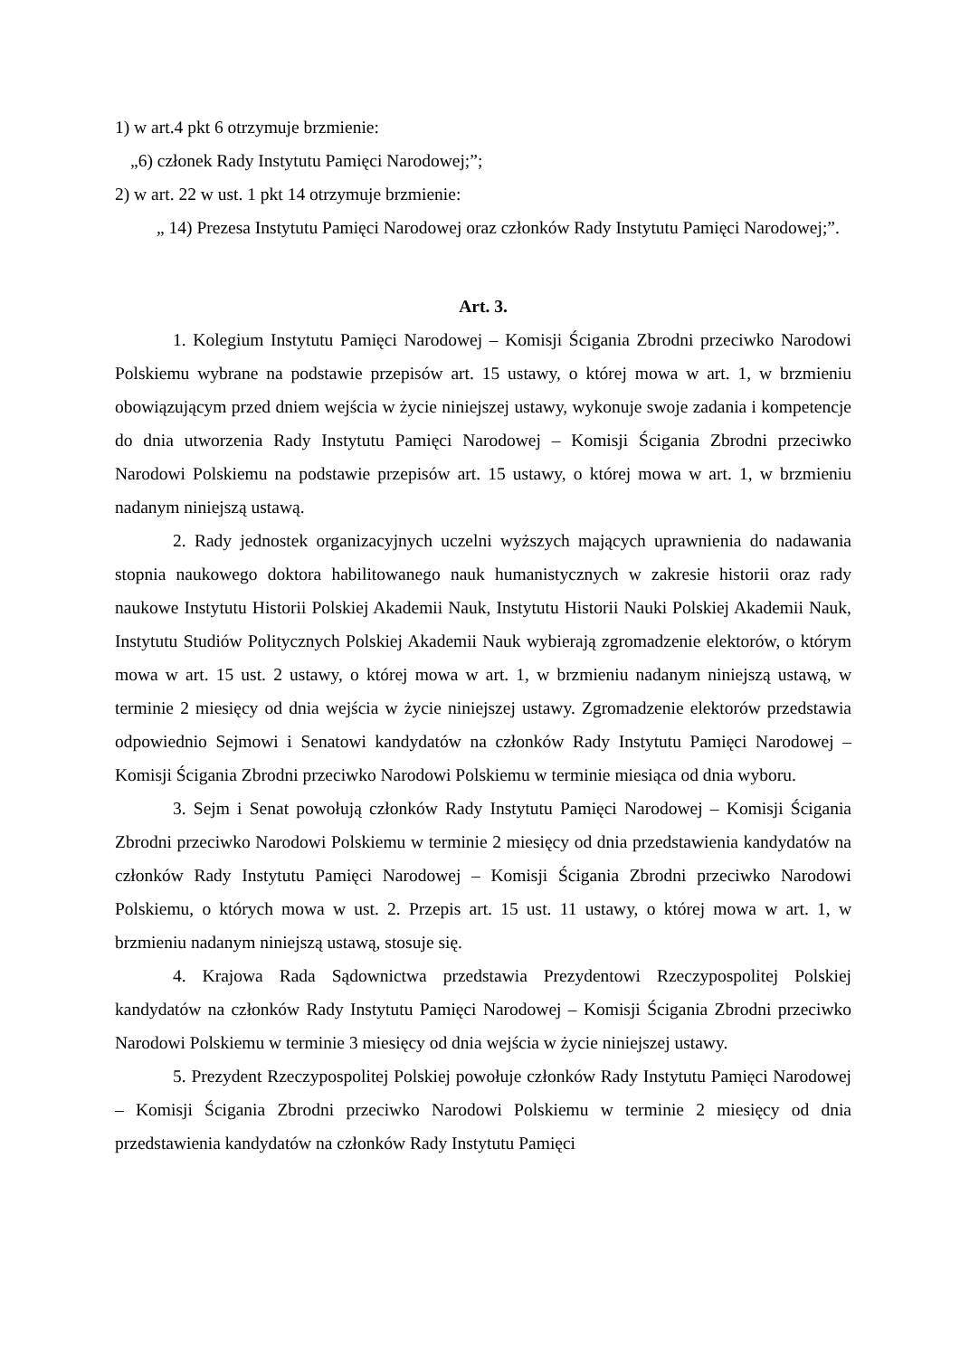1) w art.4 pkt 6 otrzymuje brzmienie:
„6) członek Rady Instytutu Pamięci Narodowej;”;
2) w art. 22 w ust. 1 pkt 14 otrzymuje brzmienie:
„ 14) Prezesa Instytutu Pamięci Narodowej oraz członków Rady Instytutu Pamięci Narodowej;”.
Art. 3.
1. Kolegium Instytutu Pamięci Narodowej – Komisji Ścigania Zbrodni przeciwko Narodowi Polskiemu wybrane na podstawie przepisów art. 15 ustawy, o której mowa w art. 1, w brzmieniu obowiązującym przed dniem wejścia w życie niniejszej ustawy, wykonuje swoje zadania i kompetencje do dnia utworzenia Rady Instytutu Pamięci Narodowej – Komisji Ścigania Zbrodni przeciwko Narodowi Polskiemu na podstawie przepisów art. 15 ustawy, o której mowa w art. 1, w brzmieniu nadanym niniejszą ustawą.
2. Rady jednostek organizacyjnych uczelni wyższych mających uprawnienia do nadawania stopnia naukowego doktora habilitowanego nauk humanistycznych w zakresie historii oraz rady naukowe Instytutu Historii Polskiej Akademii Nauk, Instytutu Historii Nauki Polskiej Akademii Nauk, Instytutu Studiów Politycznych Polskiej Akademii Nauk wybierają zgromadzenie elektorów, o którym mowa w art. 15 ust. 2 ustawy, o której mowa w art. 1, w brzmieniu nadanym niniejszą ustawą, w terminie 2 miesięcy od dnia wejścia w życie niniejszej ustawy. Zgromadzenie elektorów przedstawia odpowiednio Sejmowi i Senatowi kandydatów na członków Rady Instytutu Pamięci Narodowej – Komisji Ścigania Zbrodni przeciwko Narodowi Polskiemu w terminie miesiąca od dnia wyboru.
3. Sejm i Senat powołują członków Rady Instytutu Pamięci Narodowej – Komisji Ścigania Zbrodni przeciwko Narodowi Polskiemu w terminie 2 miesięcy od dnia przedstawienia kandydatów na członków Rady Instytutu Pamięci Narodowej – Komisji Ścigania Zbrodni przeciwko Narodowi Polskiemu, o których mowa w ust. 2. Przepis art. 15 ust. 11 ustawy, o której mowa w art. 1, w brzmieniu nadanym niniejszą ustawą, stosuje się.
4. Krajowa Rada Sądownictwa przedstawia Prezydentowi Rzeczypospolitej Polskiej kandydatów na członków Rady Instytutu Pamięci Narodowej – Komisji Ścigania Zbrodni przeciwko Narodowi Polskiemu w terminie 3 miesięcy od dnia wejścia w życie niniejszej ustawy.
5. Prezydent Rzeczypospolitej Polskiej powołuje członków Rady Instytutu Pamięci Narodowej – Komisji Ścigania Zbrodni przeciwko Narodowi Polskiemu w terminie 2 miesięcy od dnia przedstawienia kandydatów na członków Rady Instytutu Pamięci